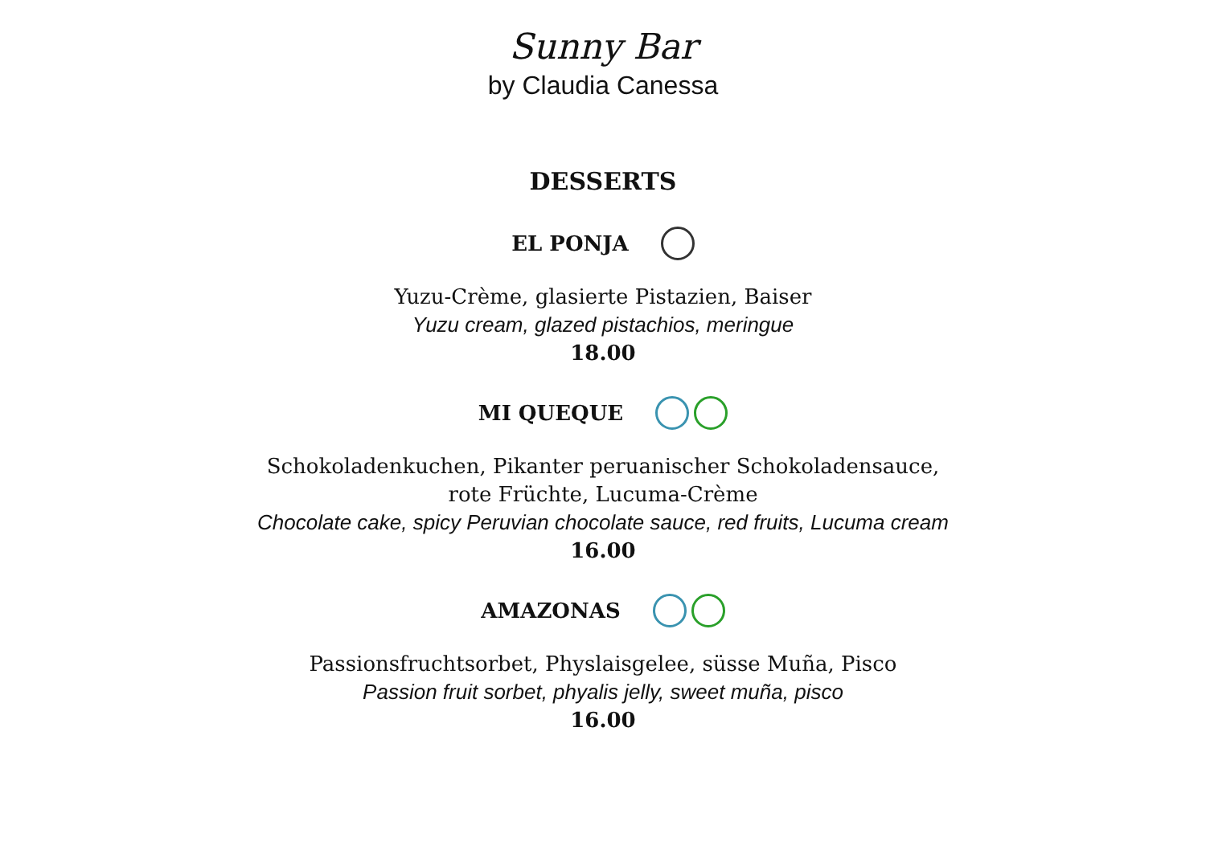Sunny Bar
by Claudia Canessa
DESSERTS
EL PONJA
Yuzu-Crème, glasierte Pistazien, Baiser
Yuzu cream, glazed pistachios, meringue
18.00
MI QUEQUE
Schokoladenkuchen, Pikanter peruanischer Schokoladensauce,
rote Früchte, Lucuma-Crème
Chocolate cake, spicy Peruvian chocolate sauce, red fruits, Lucuma cream
16.00
AMAZONAS
Passionsfruchtsorbet, Physlaisgelee, süsse Muña, Pisco
Passion fruit sorbet, phyalis jelly, sweet muña, pisco
16.00